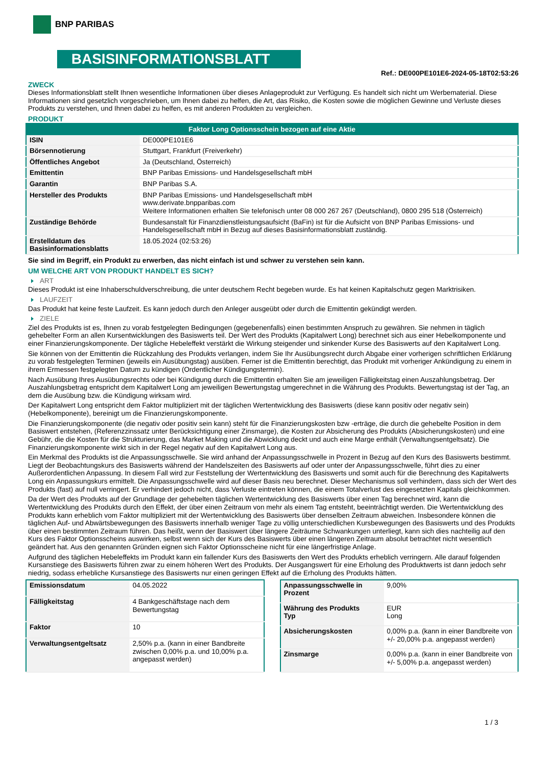BNP PARIBAS
BASISINFORMATIONSBLATT
Ref.: DE000PE101E6-2024-05-18T02:53:26
ZWECK
Dieses Informationsblatt stellt Ihnen wesentliche Informationen über dieses Anlageprodukt zur Verfügung. Es handelt sich nicht um Werbematerial. Diese Informationen sind gesetzlich vorgeschrieben, um Ihnen dabei zu helfen, die Art, das Risiko, die Kosten sowie die möglichen Gewinne und Verluste dieses Produkts zu verstehen, und Ihnen dabei zu helfen, es mit anderen Produkten zu vergleichen.
PRODUKT
| Faktor Long Optionsschein bezogen auf eine Aktie | |
| --- | --- |
| ISIN | DE000PE101E6 |
| Börsennotierung | Stuttgart, Frankfurt (Freiverkehr) |
| Öffentliches Angebot | Ja (Deutschland, Österreich) |
| Emittentin | BNP Paribas Emissions- und Handelsgesellschaft mbH |
| Garantin | BNP Paribas S.A. |
| Hersteller des Produkts | BNP Paribas Emissions- und Handelsgesellschaft mbH www.derivate.bnpparibas.com Weitere Informationen erhalten Sie telefonisch unter 08 000 267 267 (Deutschland), 0800 295 518 (Österreich) |
| Zuständige Behörde | Bundesanstalt für Finanzdienstleistungsaufsicht (BaFin) ist für die Aufsicht von BNP Paribas Emissions- und Handelsgesellschaft mbH in Bezug auf dieses Basisinformationsblatt zuständig. |
| Erstelldatum des Basisinformationsblatts | 18.05.2024 (02:53:26) |
Sie sind im Begriff, ein Produkt zu erwerben, das nicht einfach ist und schwer zu verstehen sein kann.
UM WELCHE ART VON PRODUKT HANDELT ES SICH?
ART
Dieses Produkt ist eine Inhaberschuldverschreibung, die unter deutschem Recht begeben wurde. Es hat keinen Kapitalschutz gegen Marktrisiken.
LAUFZEIT
Das Produkt hat keine feste Laufzeit. Es kann jedoch durch den Anleger ausgeübt oder durch die Emittentin gekündigt werden.
ZIELE
Ziel des Produkts ist es, Ihnen zu vorab festgelegten Bedingungen (gegebenenfalls) einen bestimmten Anspruch zu gewähren. Sie nehmen in täglich gehebelter Form an allen Kursentwicklungen des Basiswerts teil. Der Wert des Produkts (Kapitalwert Long) berechnet sich aus einer Hebelkomponente und einer Finanzierungskomponente. Der tägliche Hebeleffekt verstärkt die Wirkung steigender und sinkender Kurse des Basiswerts auf den Kapitalwert Long.
Sie können von der Emittentin die Rückzahlung des Produkts verlangen, indem Sie Ihr Ausübungsrecht durch Abgabe einer vorherigen schriftlichen Erklärung zu vorab festgelegten Terminen (jeweils ein Ausübungstag) ausüben. Ferner ist die Emittentin berechtigt, das Produkt mit vorheriger Ankündigung zu einem in ihrem Ermessen festgelegten Datum zu kündigen (Ordentlicher Kündigungstermin).
Nach Ausübung Ihres Ausübungsrechts oder bei Kündigung durch die Emittentin erhalten Sie am jeweiligen Fälligkeitstag einen Auszahlungsbetrag. Der Auszahlungsbetrag entspricht dem Kapitalwert Long am jeweiligen Bewertungstag umgerechnet in die Währung des Produkts. Bewertungstag ist der Tag, an dem die Ausübung bzw. die Kündigung wirksam wird.
Der Kapitalwert Long entspricht dem Faktor multipliziert mit der täglichen Wertentwicklung des Basiswerts (diese kann positiv oder negativ sein) (Hebelkomponente), bereinigt um die Finanzierungskomponente.
Die Finanzierungskomponente (die negativ oder positiv sein kann) steht für die Finanzierungskosten bzw -erträge, die durch die gehebelte Position in dem Basiswert entstehen, (Referenzzinssatz unter Berücksichtigung einer Zinsmarge), die Kosten zur Absicherung des Produkts (Absicherungskosten) und eine Gebühr, die die Kosten für die Strukturierung, das Market Making und die Abwicklung deckt und auch eine Marge enthält (Verwaltungsentgeltsatz). Die Finanzierungskomponente wirkt sich in der Regel negativ auf den Kapitalwert Long aus.
Ein Merkmal des Produkts ist die Anpassungsschwelle. Sie wird anhand der Anpassungsschwelle in Prozent in Bezug auf den Kurs des Basiswerts bestimmt. Liegt der Beobachtungskurs des Basiswerts während der Handelszeiten des Basiswerts auf oder unter der Anpassungsschwelle, führt dies zu einer Außerordentlichen Anpassung. In diesem Fall wird zur Feststellung der Wertentwicklung des Basiswerts und somit auch für die Berechnung des Kapitalwerts Long ein Anpassungskurs ermittelt. Die Anpassungsschwelle wird auf dieser Basis neu berechnet. Dieser Mechanismus soll verhindern, dass sich der Wert des Produkts (fast) auf null verringert. Er verhindert jedoch nicht, dass Verluste eintreten können, die einem Totalverlust des eingesetzten Kapitals gleichkommen.
Da der Wert des Produkts auf der Grundlage der gehebelten täglichen Wertentwicklung des Basiswerts über einen Tag berechnet wird, kann die Wertentwicklung des Produkts durch den Effekt, der über einen Zeitraum von mehr als einem Tag entsteht, beeinträchtigt werden. Die Wertentwicklung des Produkts kann erheblich vom Faktor multipliziert mit der Wertentwicklung des Basiswerts über denselben Zeitraum abweichen. Insbesondere können die täglichen Auf- und Abwärtsbewegungen des Basiswerts innerhalb weniger Tage zu völlig unterschiedlichen Kursbewegungen des Basiswerts und des Produkts über einen bestimmten Zeitraum führen. Das heißt, wenn der Basiswert über längere Zeiträume Schwankungen unterliegt, kann sich dies nachteilig auf den Kurs des Faktor Optionsscheins auswirken, selbst wenn sich der Kurs des Basiswerts über einen längeren Zeitraum absolut betrachtet nicht wesentlich geändert hat. Aus den genannten Gründen eignen sich Faktor Optionsscheine nicht für eine längerfristige Anlage.
Aufgrund des täglichen Hebeleffekts im Produkt kann ein fallender Kurs des Basiswerts den Wert des Produkts erheblich verringern. Alle darauf folgenden Kursanstiege des Basiswerts führen zwar zu einem höheren Wert des Produkts. Der Ausgangswert für eine Erholung des Produktwerts ist dann jedoch sehr niedrig, sodass erhebliche Kursanstiege des Basiswerts nur einen geringen Effekt auf die Erholung des Produkts hätten.
| Emissionsdatum | 04.05.2022 |
| Fälligkeitstag | 4 Bankgeschäftstage nach dem Bewertungstag |
| Faktor | 10 |
| Verwaltungsentgeltsatz | 2,50% p.a. (kann in einer Bandbreite zwischen 0,00% p.a. und 10,00% p.a. angepasst werden) |
| Anpassungsschwelle in Prozent | 9,00% |
| Währung des Produkts Typ | EUR Long |
| Absicherungskosten | 0,00% p.a. (kann in einer Bandbreite von +/- 20,00% p.a. angepasst werden) |
| Zinsmarge | 0,00% p.a. (kann in einer Bandbreite von +/- 5,00% p.a. angepasst werden) |
1 / 3